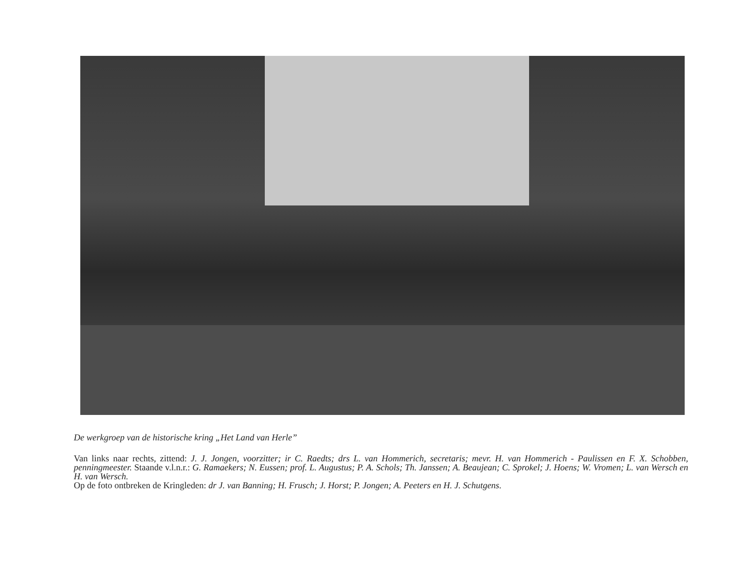De werkgroep van de historische kring „Het Land van Herle”
Van links naar rechts, zittend: J. J. Jongen, voorzitter; ir C. Raedts; drs L. van Hommerich, secretaris; mevr. H. van Hommerich - Paulissen en F. X. Schobben, penningmeester. Staande v.l.n.r.: G. Ramaekers; N. Eussen; prof. L. Augustus; P. A. Schols; Th. Janssen; A. Beaujean; C. Sprokel; J. Hoens; W. Vromen; L. van Wersch en H. van Wersch.
Op de foto ontbreken de Kringleden: dr J. van Banning; H. Frusch; J. Horst; P. Jongen; A. Peeters en H. J. Schutgens.